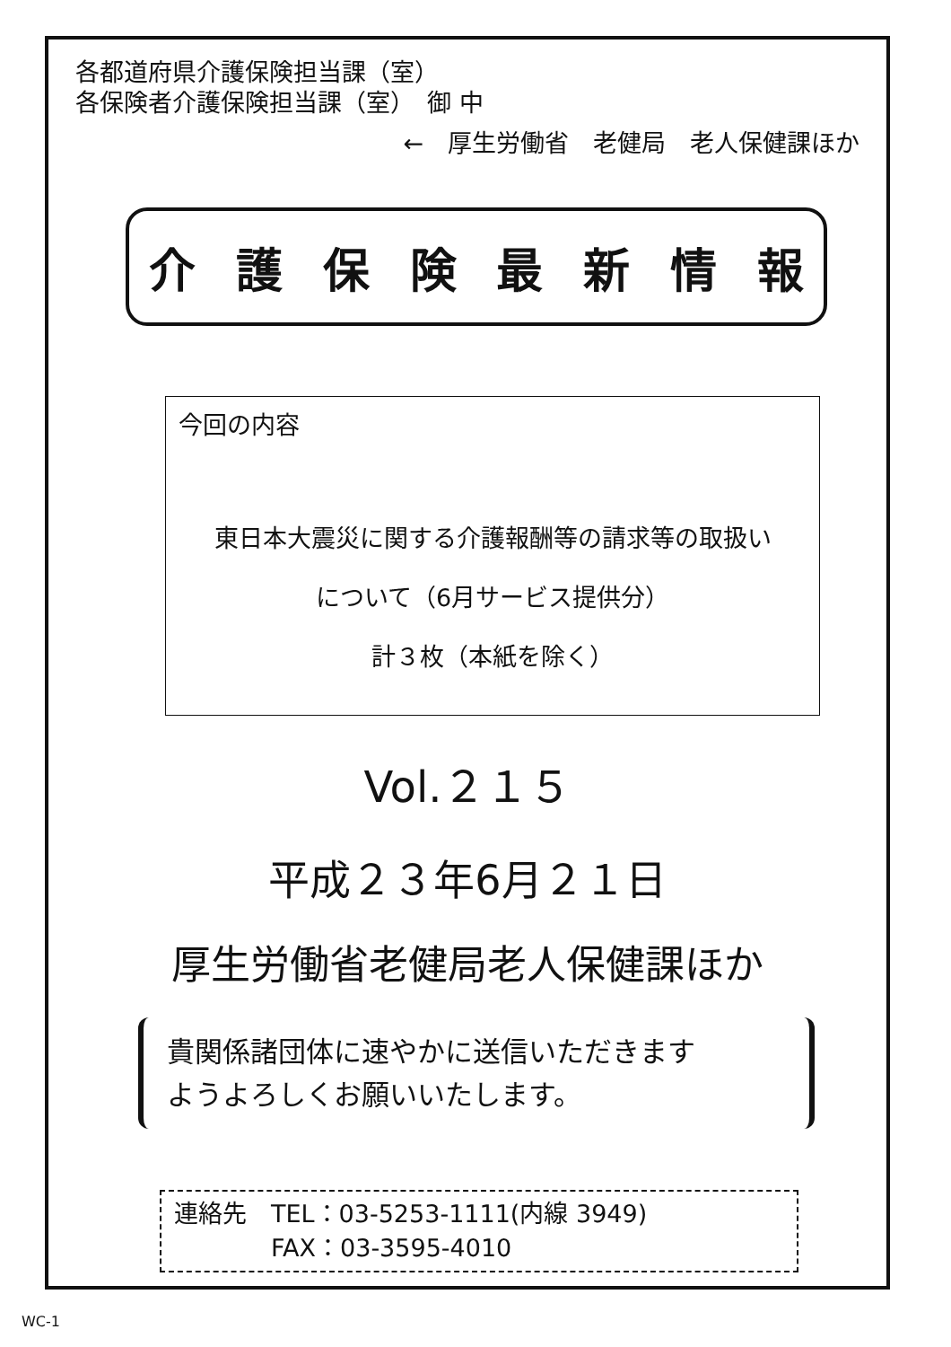各都道府県介護保険担当課（室）
各保険者介護保険担当課（室）　御 中
←　厚生労働省　老健局　老人保健課ほか
介護保険最新情報
今回の内容
東日本大震災に関する介護報酬等の請求等の取扱い
について（6月サービス提供分）
計３枚（本紙を除く）
Vol.２１５
平成２３年6月２１日
厚生労働省老健局老人保健課ほか
貴関係諸団体に速やかに送信いただきます
ようよろしくお願いいたします。
連絡先　TEL：03-5253-1111(内線 3949)
　　　　FAX：03-3595-4010
WC-1